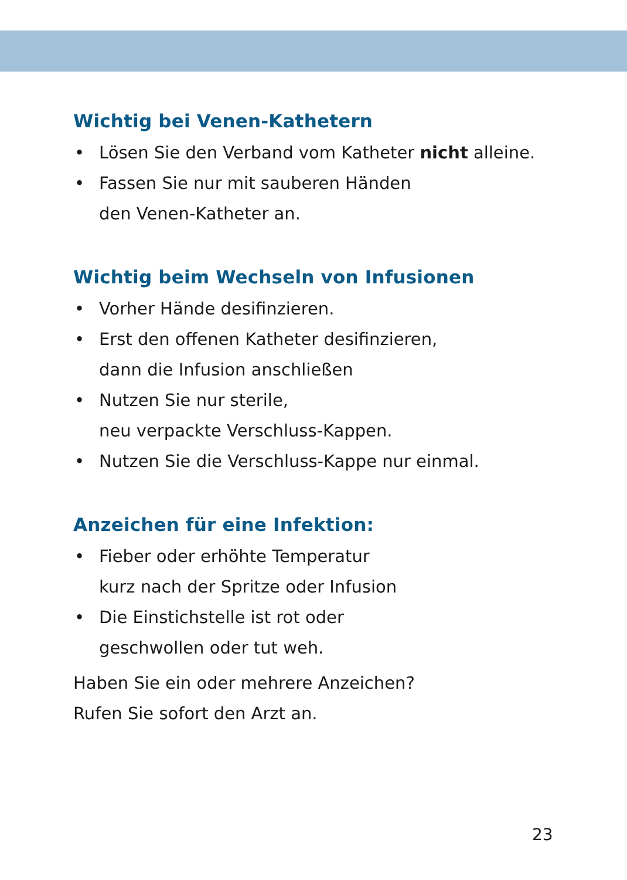Wichtig bei Venen-Kathetern
• Lösen Sie den Verband vom Katheter nicht alleine.
• Fassen Sie nur mit sauberen Händen
den Venen-Katheter an.
Wichtig beim Wechseln von Infusionen
• Vorher Hände desifinzieren.
• Erst den offenen Katheter desifinzieren,
dann die Infusion anschließen
• Nutzen Sie nur sterile,
neu verpackte Verschluss-Kappen.
• Nutzen Sie die Verschluss-Kappe nur einmal.
Anzeichen für eine Infektion:
• Fieber oder erhöhte Temperatur
kurz nach der Spritze oder Infusion
• Die Einstichstelle ist rot oder
geschwollen oder tut weh.
Haben Sie ein oder mehrere Anzeichen?
Rufen Sie sofort den Arzt an.
23